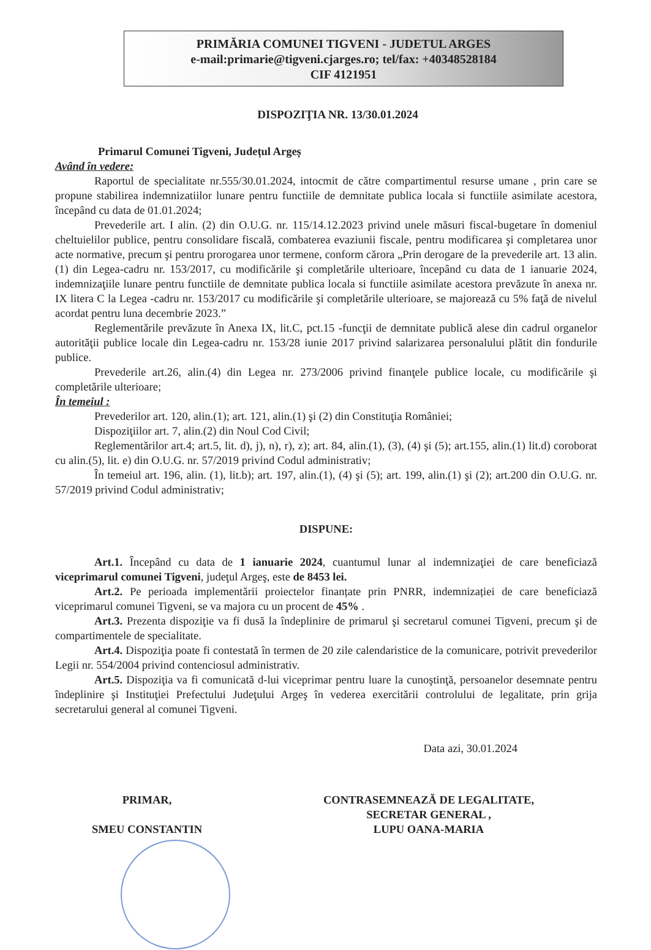PRIMĂRIA COMUNEI TIGVENI - JUDETUL ARGES
e-mail:primarie@tigveni.cjarges.ro; tel/fax: +40348528184
CIF 4121951
DISPOZIŢIA NR. 13/30.01.2024
Primarul Comunei Tigveni, Județul Argeș
Având în vedere:
Raportul de specialitate nr.555/30.01.2024, intocmit de către compartimentul resurse umane , prin care se propune stabilirea indemnizatiilor lunare pentru functiile de demnitate publica locala si functiile asimilate acestora, începând cu data de 01.01.2024;
Prevederile art. I alin. (2) din O.U.G. nr. 115/14.12.2023 privind unele măsuri fiscal-bugetare în domeniul cheltuielilor publice, pentru consolidare fiscală, combaterea evaziunii fiscale, pentru modificarea şi completarea unor acte normative, precum şi pentru prorogarea unor termene, conform cărora „Prin derogare de la prevederile art. 13 alin. (1) din Legea-cadru nr. 153/2017, cu modificările şi completările ulterioare, începând cu data de 1 ianuarie 2024, indemnizaţiile lunare pentru functiile de demnitate publica locala si functiile asimilate acestora prevăzute în anexa nr. IX litera C la Legea -cadru nr. 153/2017 cu modificările şi completările ulterioare, se majorează cu 5% faţă de nivelul acordat pentru luna decembrie 2023.”
Reglementările prevăzute în Anexa IX, lit.C, pct.15 -funcţii de demnitate publică alese din cadrul organelor autorităţii publice locale din Legea-cadru nr. 153/28 iunie 2017 privind salarizarea personalului plătit din fondurile publice.
Prevederile art.26, alin.(4) din Legea nr. 273/2006 privind finanţele publice locale, cu modificările şi completările ulterioare;
În temeiul :
Prevederilor art. 120, alin.(1); art. 121, alin.(1) şi (2) din Constituţia României;
Dispoziţiilor art. 7, alin.(2) din Noul Cod Civil;
Reglementărilor art.4; art.5, lit. d), j), n), r), z); art. 84, alin.(1), (3), (4) şi (5); art.155, alin.(1) lit.d) coroborat cu alin.(5), lit. e) din O.U.G. nr. 57/2019 privind Codul administrativ;
În temeiul art. 196, alin. (1), lit.b); art. 197, alin.(1), (4) şi (5); art. 199, alin.(1) şi (2); art.200 din O.U.G. nr. 57/2019 privind Codul administrativ;
DISPUNE:
Art.1. Începând cu data de 1 ianuarie 2024, cuantumul lunar al indemnizaţiei de care beneficiază viceprimarul comunei Tigveni, judeţul Argeş, este de 8453 lei.
Art.2. Pe perioada implementării proiectelor finanțate prin PNRR, indemnizației de care beneficiază viceprimarul comunei Tigveni, se va majora cu un procent de 45% .
Art.3. Prezenta dispoziţie va fi dusă la îndeplinire de primarul şi secretarul comunei Tigveni, precum şi de compartimentele de specialitate.
Art.4. Dispoziţia poate fi contestată în termen de 20 zile calendaristice de la comunicare, potrivit prevederilor Legii nr. 554/2004 privind contenciosul administrativ.
Art.5. Dispoziţia va fi comunicată d-lui viceprimar pentru luare la cunoştinţă, persoanelor desemnate pentru îndeplinire şi Instituţiei Prefectului Judeţului Argeş în vederea exercitării controlului de legalitate, prin grija secretarului general al comunei Tigveni.
Data azi, 30.01.2024
PRIMAR,
SMEU CONSTANTIN
CONTRASEMNEAZĂ DE LEGALITATE,
SECRETAR GENERAL ,
LUPU OANA-MARIA